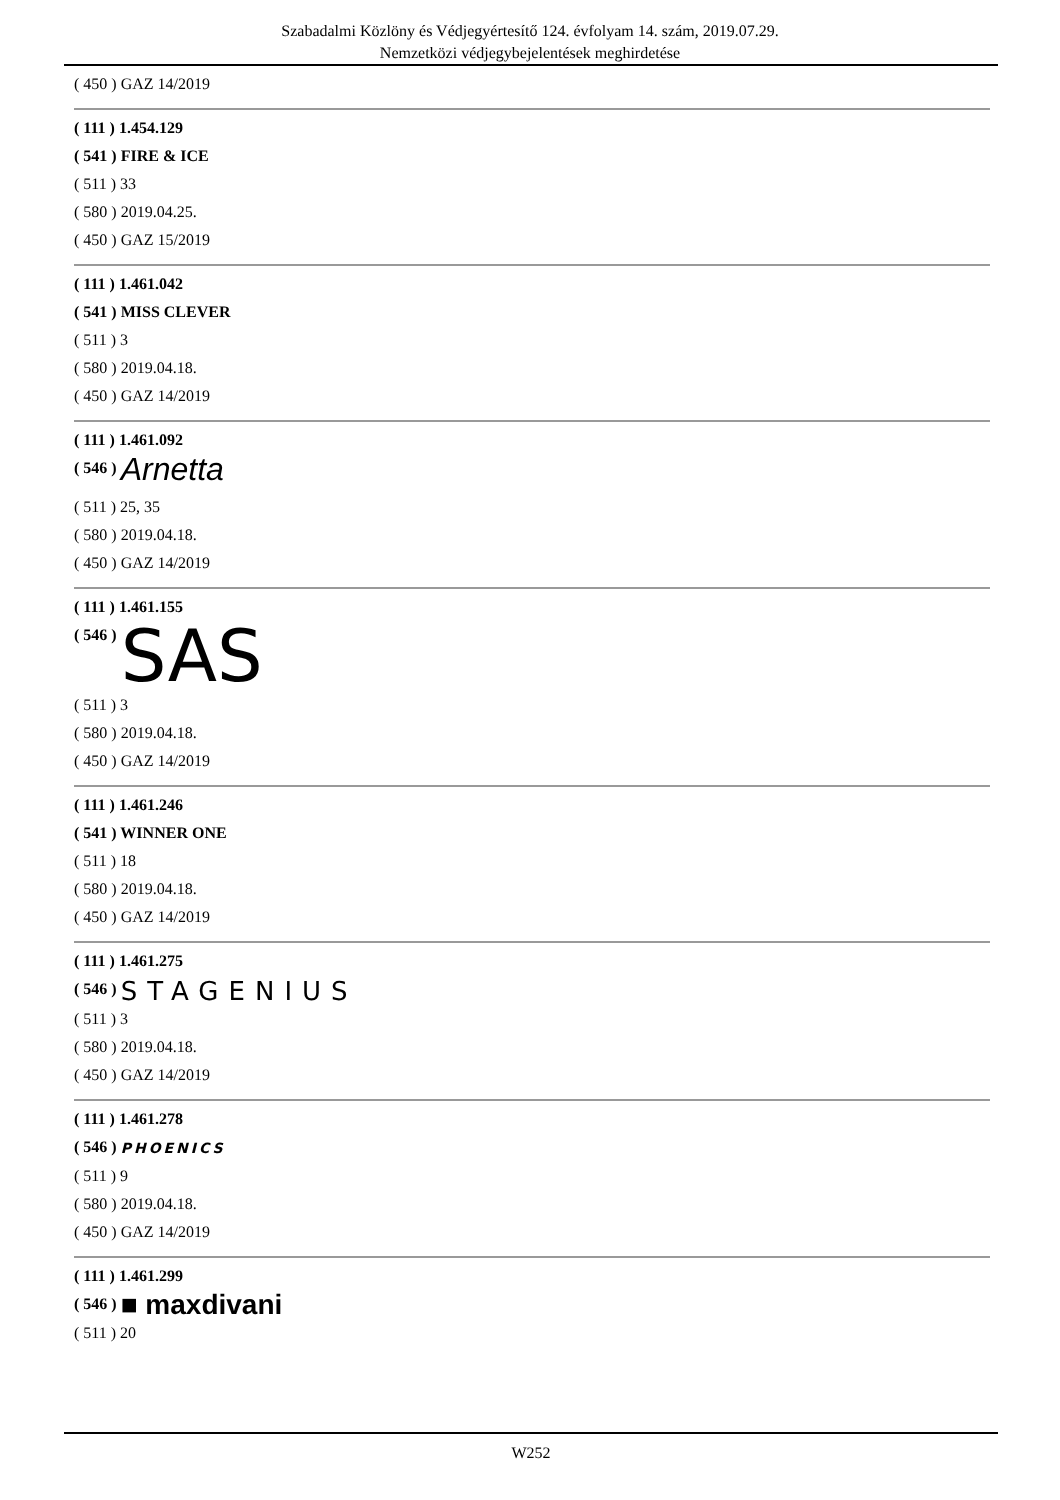Szabadalmi Közlöny és Védjegyértesítő 124. évfolyam 14. szám, 2019.07.29.
Nemzetközi védjegybejelentések meghirdetése
( 450 ) GAZ 14/2019
( 111 ) 1.454.129
( 541 ) FIRE & ICE
( 511 ) 33
( 580 ) 2019.04.25.
( 450 ) GAZ 15/2019
( 111 ) 1.461.042
( 541 ) MISS CLEVER
( 511 ) 3
( 580 ) 2019.04.18.
( 450 ) GAZ 14/2019
( 111 ) 1.461.092
( 546 ) Arnetta
( 511 ) 25, 35
( 580 ) 2019.04.18.
( 450 ) GAZ 14/2019
( 111 ) 1.461.155
( 546 ) SAS
( 511 ) 3
( 580 ) 2019.04.18.
( 450 ) GAZ 14/2019
( 111 ) 1.461.246
( 541 ) WINNER ONE
( 511 ) 18
( 580 ) 2019.04.18.
( 450 ) GAZ 14/2019
( 111 ) 1.461.275
( 546 ) STAGENIUS
( 511 ) 3
( 580 ) 2019.04.18.
( 450 ) GAZ 14/2019
( 111 ) 1.461.278
( 546 ) PHOENICS
( 511 ) 9
( 580 ) 2019.04.18.
( 450 ) GAZ 14/2019
( 111 ) 1.461.299
( 546 ) ■ maxdivani
( 511 ) 20
W252